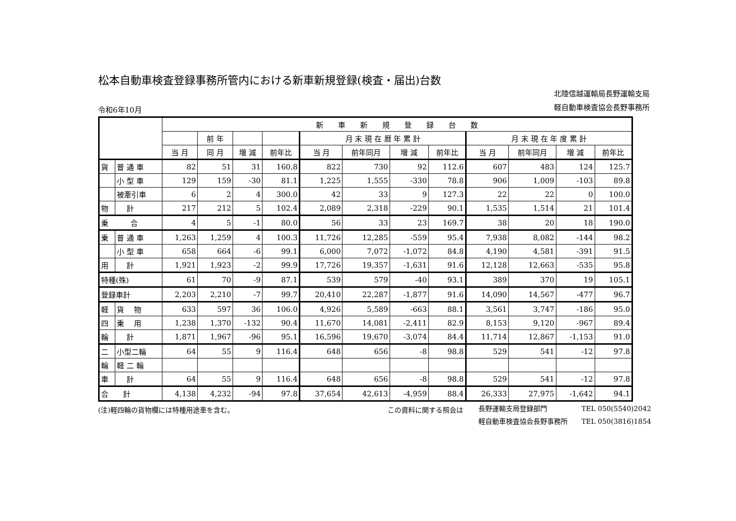松本自動車検査登録事務所管内における新車新規登録(検査・届出)台数
令和6年10月
北陸信越運輸局長野運輸支局
軽自動車検査協会長野事務所
| | | 新 車 新 規 登 録 台 数 | | | | | | | | | | | |
| --- | --- | --- | --- | --- | --- | --- | --- | --- | --- | --- | --- | --- | --- |
| | | | 前 年 | | | 月 末 現 在 暦 年 累 計 | | | | 月 末 現 在 年 度 累 計 | | | |
| | | 当 月 | 同 月 | 増 減 | 前年比 | 当 月 | 前年同月 | 増 減 | 前年比 | 当 月 | 前年同月 | 増 減 | 前年比 |
| 貨 | 普 通 車 | 82 | 51 | 31 | 160.8 | 822 | 730 | 92 | 112.6 | 607 | 483 | 124 | 125.7 |
| | 小 型 車 | 129 | 159 | -30 | 81.1 | 1,225 | 1,555 | -330 | 78.8 | 906 | 1,009 | -103 | 89.8 |
| | 被牽引車 | 6 | 2 | 4 | 300.0 | 42 | 33 | 9 | 127.3 | 22 | 22 | 0 | 100.0 |
| 物 | 計 | 217 | 212 | 5 | 102.4 | 2,089 | 2,318 | -229 | 90.1 | 1,535 | 1,514 | 21 | 101.4 |
| 乗 合 | | 4 | 5 | -1 | 80.0 | 56 | 33 | 23 | 169.7 | 38 | 20 | 18 | 190.0 |
| 乗 | 普 通 車 | 1,263 | 1,259 | 4 | 100.3 | 11,726 | 12,285 | -559 | 95.4 | 7,938 | 8,082 | -144 | 98.2 |
| | 小 型 車 | 658 | 664 | -6 | 99.1 | 6,000 | 7,072 | -1,072 | 84.8 | 4,190 | 4,581 | -391 | 91.5 |
| 用 | 計 | 1,921 | 1,923 | -2 | 99.9 | 17,726 | 19,357 | -1,631 | 91.6 | 12,128 | 12,663 | -535 | 95.8 |
| 特種(殊) | | 61 | 70 | -9 | 87.1 | 539 | 579 | -40 | 93.1 | 389 | 370 | 19 | 105.1 |
| 登録車計 | | 2,203 | 2,210 | -7 | 99.7 | 20,410 | 22,287 | -1,877 | 91.6 | 14,090 | 14,567 | -477 | 96.7 |
| 軽 | 貨 物 | 633 | 597 | 36 | 106.0 | 4,926 | 5,589 | -663 | 88.1 | 3,561 | 3,747 | -186 | 95.0 |
| 四 | 乗 用 | 1,238 | 1,370 | -132 | 90.4 | 11,670 | 14,081 | -2,411 | 82.9 | 8,153 | 9,120 | -967 | 89.4 |
| 輪 | 計 | 1,871 | 1,967 | -96 | 95.1 | 16,596 | 19,670 | -3,074 | 84.4 | 11,714 | 12,867 | -1,153 | 91.0 |
| 二 | 小型二輪 | 64 | 55 | 9 | 116.4 | 648 | 656 | -8 | 98.8 | 529 | 541 | -12 | 97.8 |
| 輪 | 軽 二 輪 | | | | | | | | | | | | |
| 車 | 計 | 64 | 55 | 9 | 116.4 | 648 | 656 | -8 | 98.8 | 529 | 541 | -12 | 97.8 |
| 合 計 | | 4,138 | 4,232 | -94 | 97.8 | 37,654 | 42,613 | -4,959 | 88.4 | 26,333 | 27,975 | -1,642 | 94.1 |
(注)軽四輪の貨物欄には特種用途車を含む。 この資料に関する照会は
長野運輸支局登録部門　　　　　TEL 050(5540)2042
軽自動車検査協会長野事務所　　TEL 050(3816)1854